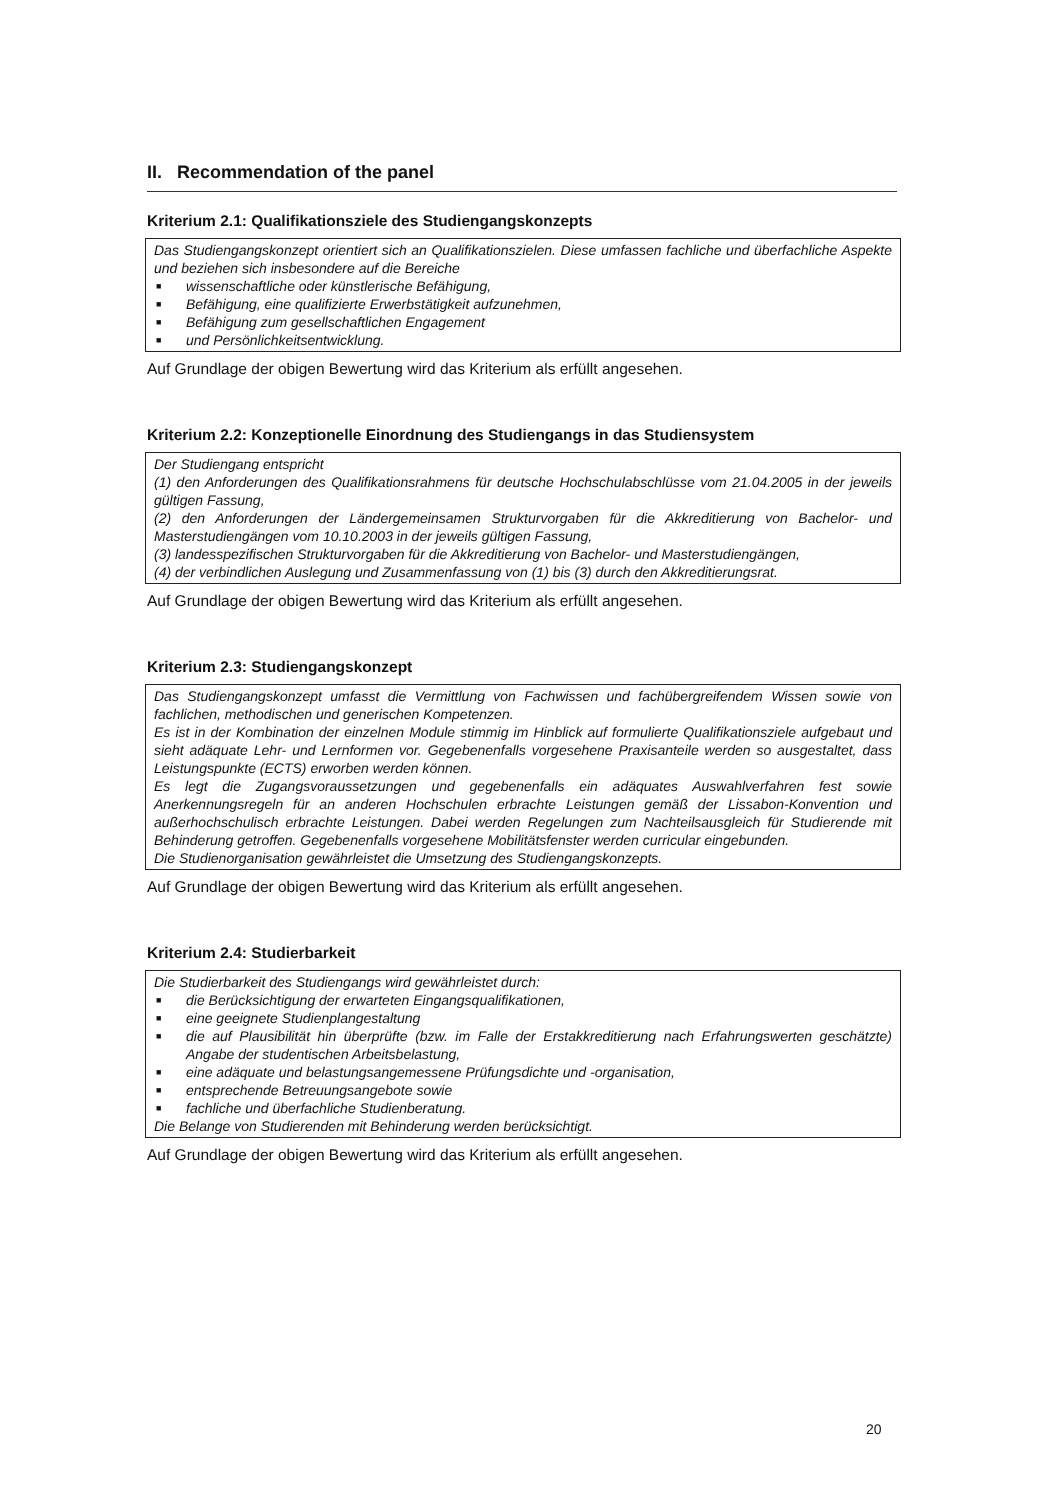II. Recommendation of the panel
Kriterium 2.1: Qualifikationsziele des Studiengangskonzepts
Das Studiengangskonzept orientiert sich an Qualifikationszielen. Diese umfassen fachliche und überfachliche Aspekte und beziehen sich insbesondere auf die Bereiche
■ wissenschaftliche oder künstlerische Befähigung,
■ Befähigung, eine qualifizierte Erwerbstätigkeit aufzunehmen,
■ Befähigung zum gesellschaftlichen Engagement
■ und Persönlichkeitsentwicklung.
Auf Grundlage der obigen Bewertung wird das Kriterium als erfüllt angesehen.
Kriterium 2.2: Konzeptionelle Einordnung des Studiengangs in das Studiensystem
Der Studiengang entspricht
(1) den Anforderungen des Qualifikationsrahmens für deutsche Hochschulabschlüsse vom 21.04.2005 in der jeweils gültigen Fassung,
(2) den Anforderungen der Ländergemeinsamen Strukturvorgaben für die Akkreditierung von Bachelor- und Masterstudiengängen vom 10.10.2003 in der jeweils gültigen Fassung,
(3) landesspezifischen Strukturvorgaben für die Akkreditierung von Bachelor- und Masterstudiengängen,
(4) der verbindlichen Auslegung und Zusammenfassung von (1) bis (3) durch den Akkreditierungsrat.
Auf Grundlage der obigen Bewertung wird das Kriterium als erfüllt angesehen.
Kriterium 2.3: Studiengangskonzept
Das Studiengangskonzept umfasst die Vermittlung von Fachwissen und fachübergreifendem Wissen sowie von fachlichen, methodischen und generischen Kompetenzen.
Es ist in der Kombination der einzelnen Module stimmig im Hinblick auf formulierte Qualifikationsziele aufgebaut und sieht adäquate Lehr- und Lernformen vor. Gegebenenfalls vorgesehene Praxisanteile werden so ausgestaltet, dass Leistungspunkte (ECTS) erworben werden können.
Es legt die Zugangsvoraussetzungen und gegebenenfalls ein adäquates Auswahlverfahren fest sowie Anerkennungsregeln für an anderen Hochschulen erbrachte Leistungen gemäß der Lissabon-Konvention und außerhochschulisch erbrachte Leistungen. Dabei werden Regelungen zum Nachteilsausgleich für Studierende mit Behinderung getroffen. Gegebenenfalls vorgesehene Mobilitätsfenster werden curricular eingebunden.
Die Studienorganisation gewährleistet die Umsetzung des Studiengangskonzepts.
Auf Grundlage der obigen Bewertung wird das Kriterium als erfüllt angesehen.
Kriterium 2.4: Studierbarkeit
Die Studierbarkeit des Studiengangs wird gewährleistet durch:
■ die Berücksichtigung der erwarteten Eingangsqualifikationen,
■ eine geeignete Studienplangestaltung
■ die auf Plausibilität hin überprüfte (bzw. im Falle der Erstakkreditierung nach Erfahrungswerten geschätzte) Angabe der studentischen Arbeitsbelastung,
■ eine adäquate und belastungsangemessene Prüfungsdichte und -organisation,
■ entsprechende Betreuungsangebote sowie
■ fachliche und überfachliche Studienberatung.
Die Belange von Studierenden mit Behinderung werden berücksichtigt.
Auf Grundlage der obigen Bewertung wird das Kriterium als erfüllt angesehen.
20